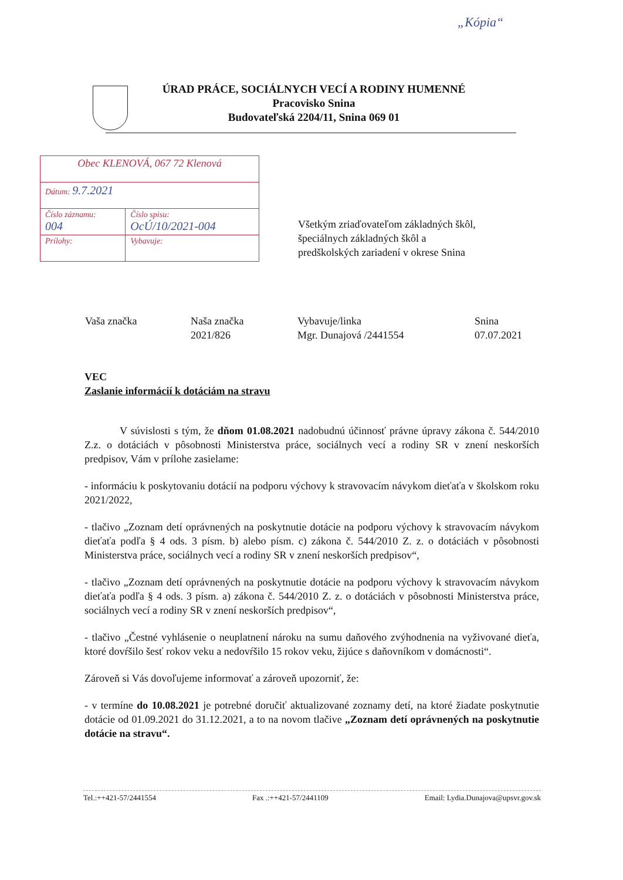„Kópia“
ÚRAD PRÁCE, SOCIÁLNYCH VECÍ A RODINY HUMENNÉ
Pracovisko Snina
Budovateľská 2204/11, Snina 069 01
| Obec KLENOVÁ, 067 72 Klenová | |
| Dátum: 9.7.2021 | |
| Číslo záznamu: 004 | Číslo spisu: OcÚ/10/2021-004 |
| Prílohy: | Vybavuje: |
Všetkým zriaďovateľom základných škôl,
špeciálnych základných škôl a
predškolských zariadení v okrese Snina
| Vaša značka | Naša značka 2021/826 | Vybavuje/linka Mgr. Dunajová /2441554 | Snina 07.07.2021 |
VEC
Zaslanie informácií k dotáciám na stravu
V súvislosti s tým, že dňom 01.08.2021 nadobudnú účinnosť právne úpravy zákona č. 544/2010 Z.z. o dotáciách v pôsobnosti Ministerstva práce, sociálnych vecí a rodiny SR v znení neskorších predpisov, Vám v prílohe zasielame:
- informáciu k poskytovaniu dotácií na podporu výchovy k stravovacím návykom dieťaťa v školskom roku 2021/2022,
- tlačivo „Zoznam detí oprávnených na poskytnutie dotácie na podporu výchovy k stravovacím návykom dieťaťa podľa § 4 ods. 3 písm. b) alebo písm. c) zákona č. 544/2010 Z. z. o dotáciách v pôsobnosti Ministerstva práce, sociálnych vecí a rodiny SR v znení neskorších predpisov“,
- tlačivo „Zoznam detí oprávnených na poskytnutie dotácie na podporu výchovy k stravovacím návykom dieťaťa podľa § 4 ods. 3 písm. a) zákona č. 544/2010 Z. z. o dotáciách v pôsobnosti Ministerstva práce, sociálnych vecí a rodiny SR v znení neskorších predpisov“,
- tlačivo „Čestné vyhlásenie o neuplatnení nároku na sumu daňového zvýhodnenia na vyživované dieťa, ktoré dovŕšilo šesť rokov veku a nedovŕšilo 15 rokov veku, žijúce s daňovníkom v domácnosti“.
Zároveň si Vás dovoľujeme informovať a zároveň upozorniť, že:
- v termíne do 10.08.2021 je potrebné doručiť aktualizované zoznamy detí, na ktoré žiadate poskytnutie dotácie od 01.09.2021 do 31.12.2021, a to na novom tlačive „Zoznam detí oprávnených na poskytnutie dotácie na stravu“.
Tel.:++421-57/2441554 Fax .:++421-57/2441109 Email: Lydia.Dunajova@upsvr.gov.sk